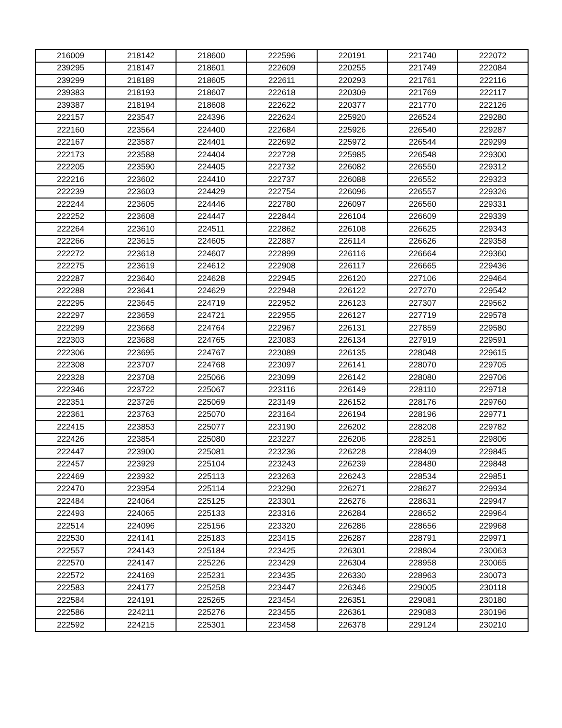| 216009 | 218142 | 218600 | 222596 | 220191 | 221740 | 222072 |
| 239295 | 218147 | 218601 | 222609 | 220255 | 221749 | 222084 |
| 239299 | 218189 | 218605 | 222611 | 220293 | 221761 | 222116 |
| 239383 | 218193 | 218607 | 222618 | 220309 | 221769 | 222117 |
| 239387 | 218194 | 218608 | 222622 | 220377 | 221770 | 222126 |
| 222157 | 223547 | 224396 | 222624 | 225920 | 226524 | 229280 |
| 222160 | 223564 | 224400 | 222684 | 225926 | 226540 | 229287 |
| 222167 | 223587 | 224401 | 222692 | 225972 | 226544 | 229299 |
| 222173 | 223588 | 224404 | 222728 | 225985 | 226548 | 229300 |
| 222205 | 223590 | 224405 | 222732 | 226082 | 226550 | 229312 |
| 222216 | 223602 | 224410 | 222737 | 226088 | 226552 | 229323 |
| 222239 | 223603 | 224429 | 222754 | 226096 | 226557 | 229326 |
| 222244 | 223605 | 224446 | 222780 | 226097 | 226560 | 229331 |
| 222252 | 223608 | 224447 | 222844 | 226104 | 226609 | 229339 |
| 222264 | 223610 | 224511 | 222862 | 226108 | 226625 | 229343 |
| 222266 | 223615 | 224605 | 222887 | 226114 | 226626 | 229358 |
| 222272 | 223618 | 224607 | 222899 | 226116 | 226664 | 229360 |
| 222275 | 223619 | 224612 | 222908 | 226117 | 226665 | 229436 |
| 222287 | 223640 | 224628 | 222945 | 226120 | 227106 | 229464 |
| 222288 | 223641 | 224629 | 222948 | 226122 | 227270 | 229542 |
| 222295 | 223645 | 224719 | 222952 | 226123 | 227307 | 229562 |
| 222297 | 223659 | 224721 | 222955 | 226127 | 227719 | 229578 |
| 222299 | 223668 | 224764 | 222967 | 226131 | 227859 | 229580 |
| 222303 | 223688 | 224765 | 223083 | 226134 | 227919 | 229591 |
| 222306 | 223695 | 224767 | 223089 | 226135 | 228048 | 229615 |
| 222308 | 223707 | 224768 | 223097 | 226141 | 228070 | 229705 |
| 222328 | 223708 | 225066 | 223099 | 226142 | 228080 | 229706 |
| 222346 | 223722 | 225067 | 223116 | 226149 | 228110 | 229718 |
| 222351 | 223726 | 225069 | 223149 | 226152 | 228176 | 229760 |
| 222361 | 223763 | 225070 | 223164 | 226194 | 228196 | 229771 |
| 222415 | 223853 | 225077 | 223190 | 226202 | 228208 | 229782 |
| 222426 | 223854 | 225080 | 223227 | 226206 | 228251 | 229806 |
| 222447 | 223900 | 225081 | 223236 | 226228 | 228409 | 229845 |
| 222457 | 223929 | 225104 | 223243 | 226239 | 228480 | 229848 |
| 222469 | 223932 | 225113 | 223263 | 226243 | 228534 | 229851 |
| 222470 | 223954 | 225114 | 223290 | 226271 | 228627 | 229934 |
| 222484 | 224064 | 225125 | 223301 | 226276 | 228631 | 229947 |
| 222493 | 224065 | 225133 | 223316 | 226284 | 228652 | 229964 |
| 222514 | 224096 | 225156 | 223320 | 226286 | 228656 | 229968 |
| 222530 | 224141 | 225183 | 223415 | 226287 | 228791 | 229971 |
| 222557 | 224143 | 225184 | 223425 | 226301 | 228804 | 230063 |
| 222570 | 224147 | 225226 | 223429 | 226304 | 228958 | 230065 |
| 222572 | 224169 | 225231 | 223435 | 226330 | 228963 | 230073 |
| 222583 | 224177 | 225258 | 223447 | 226346 | 229005 | 230118 |
| 222584 | 224191 | 225265 | 223454 | 226351 | 229081 | 230180 |
| 222586 | 224211 | 225276 | 223455 | 226361 | 229083 | 230196 |
| 222592 | 224215 | 225301 | 223458 | 226378 | 229124 | 230210 |